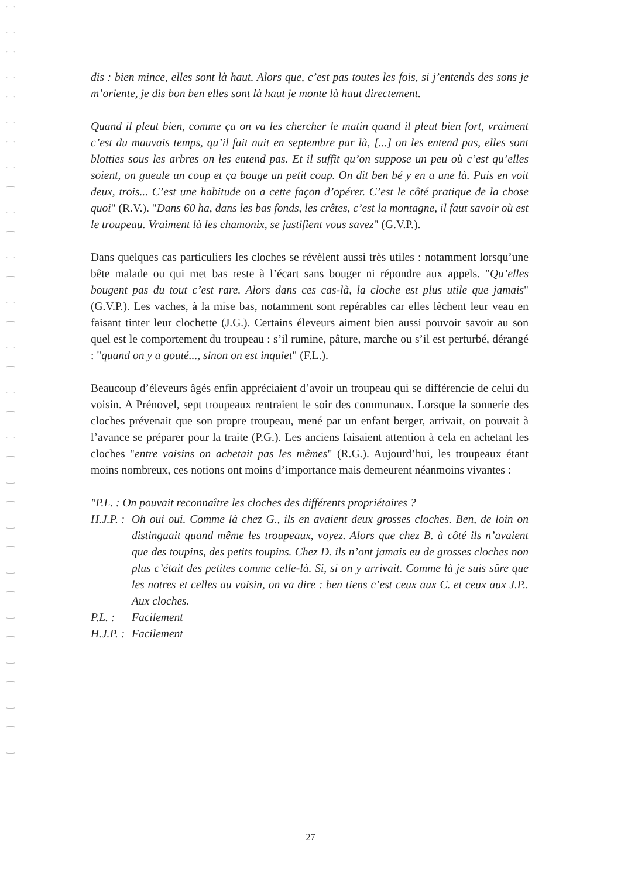dis : bien mince, elles sont là haut. Alors que, c’est pas toutes les fois, si j’entends des sons je m’oriente, je dis bon ben elles sont là haut je monte là haut directement.
Quand il pleut bien, comme ça on va les chercher le matin quand il pleut bien fort, vraiment c’est du mauvais temps, qu’il fait nuit en septembre par là, [...] on les entend pas, elles sont blotties sous les arbres on les entend pas. Et il suffit qu’on suppose un peu où c’est qu’elles soient, on gueule un coup et ça bouge un petit coup. On dit ben bé y en a une là. Puis en voit deux, trois... C’est une habitude on a cette façon d’opérer. C’est le côté pratique de la chose quoi" (R.V.). "Dans 60 ha, dans les bas fonds, les crêtes, c’est la montagne, il faut savoir où est le troupeau. Vraiment là les chamonix, se justifient vous savez" (G.V.P.).
Dans quelques cas particuliers les cloches se révèlent aussi très utiles : notamment lorsqu’une bête malade ou qui met bas reste à l’écart sans bouger ni répondre aux appels. "Qu’elles bougent pas du tout c’est rare. Alors dans ces cas-là, la cloche est plus utile que jamais" (G.V.P.). Les vaches, à la mise bas, notamment sont repérables car elles lèchent leur veau en faisant tinter leur clochette (J.G.). Certains éleveurs aiment bien aussi pouvoir savoir au son quel est le comportement du troupeau : s’il rumine, pâture, marche ou s’il est perturbé, dérangé : "quand on y a gouté..., sinon on est inquiet" (F.L.).
Beaucoup d’éleveurs âgés enfin appréciaient d’avoir un troupeau qui se différencie de celui du voisin. A Prénovel, sept troupeaux rentraient le soir des communaux. Lorsque la sonnerie des cloches prévenait que son propre troupeau, mené par un enfant berger, arrivait, on pouvait à l’avance se préparer pour la traite (P.G.). Les anciens faisaient attention à cela en achetant les cloches "entre voisins on achetait pas les mêmes" (R.G.). Aujourd’hui, les troupeaux étant moins nombreux, ces notions ont moins d’importance mais demeurent néanmoins vivantes :
"P.L. : On pouvait reconnaître les cloches des différents propriétaires ?
H.J.P. : Oh oui oui. Comme là chez G., ils en avaient deux grosses cloches. Ben, de loin on distinguait quand même les troupeaux, voyez. Alors que chez B. à côté ils n’avaient que des toupins, des petits toupins. Chez D. ils n’ont jamais eu de grosses cloches non plus c’était des petites comme celle-là. Si, si on y arrivait. Comme là je suis sûre que les notres et celles au voisin, on va dire : ben tiens c’est ceux aux C. et ceux aux J.P.. Aux cloches.
P.L. : Facilement
H.J.P. : Facilement
27